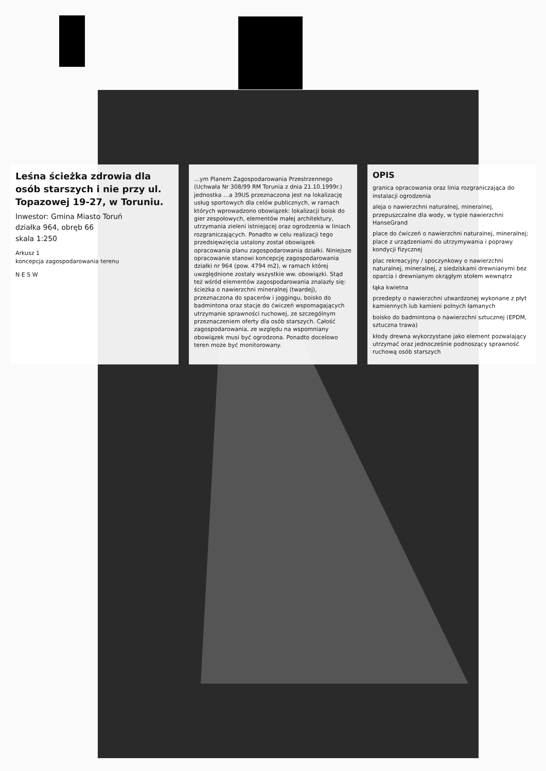Leśna ścieżka zdrowia dla osób starszych i nie przy ul. Topazowej 19-27, w Toruniu.
Inwestor: Gmina Miasto Toruń
działka 964, obręb 66
skala 1:250
Arkusz 1
koncepcja zagospodarowania terenu
N E S W
…ym Planem Zagospodarowania Przestrzennego (Uchwała Nr 308/99 RM Torunia z dnia 21.10.1999r.) jednostka …a 39US przeznaczona jest na lokalizację usług sportowych dla celów publicznych, w ramach których wprowadzono obowiązek: lokalizacji boisk do gier zespołowych, elementów małej architektury, utrzymania zieleni istniejącej oraz ogrodzenia w liniach rozgraniczających. Ponadto w celu realizacji tego przedsięwzięcia ustalony został obowiązek opracowania planu zagospodarowania działki. Niniejsze opracowanie stanowi koncepcję zagospodarowania działki nr 964 (pow. 4794 m2), w ramach której uwzględnione zostały wszystkie ww. obowiązki. Stąd też wśród elementów zagospodarowania znalazły się: ścieżka o nawierzchni mineralnej (twardej), przeznaczona do spacerów i joggingu, boisko do badmintona oraz stacje do ćwiczeń wspomagających utrzymanie sprawności ruchowej, ze szczególnym przeznaczeniem oferty dla osób starszych. Całość zagospodarowania, ze względu na wspomniany obowiązek musi być ogrodzona. Ponadto docelowo teren może być monitorowany.
OPIS
granica opracowania oraz linia rozgraniczająca do instalacji ogrodzenia
aleja o nawierzchni naturalnej, mineralnej, przepuszczalne dla wody, w typie nawierzchni HanseGrand
place do ćwiczeń o nawierzchni naturalnej, mineralnej; place z urządzeniami do utrzymywania i poprawy kondycji fizycznej
plac rekreacyjny / spoczynkowy o nawierzchni naturalnej, mineralnej, z siedziskami drewnianymi bez oparcia i drewnianym okrągłym stołem wewnątrz
łąka kwietna
przedepty o nawierzchni utwardzonej wykonane z płyt kamiennych lub kamieni polnych łamanych
boisko do badmintona o nawierzchni sztucznej (EPDM, sztuczna trawa)
kłody drewna wykorzystane jako element pozwalający utrzymać oraz jednocześnie podnoszący sprawność ruchową osób starszych